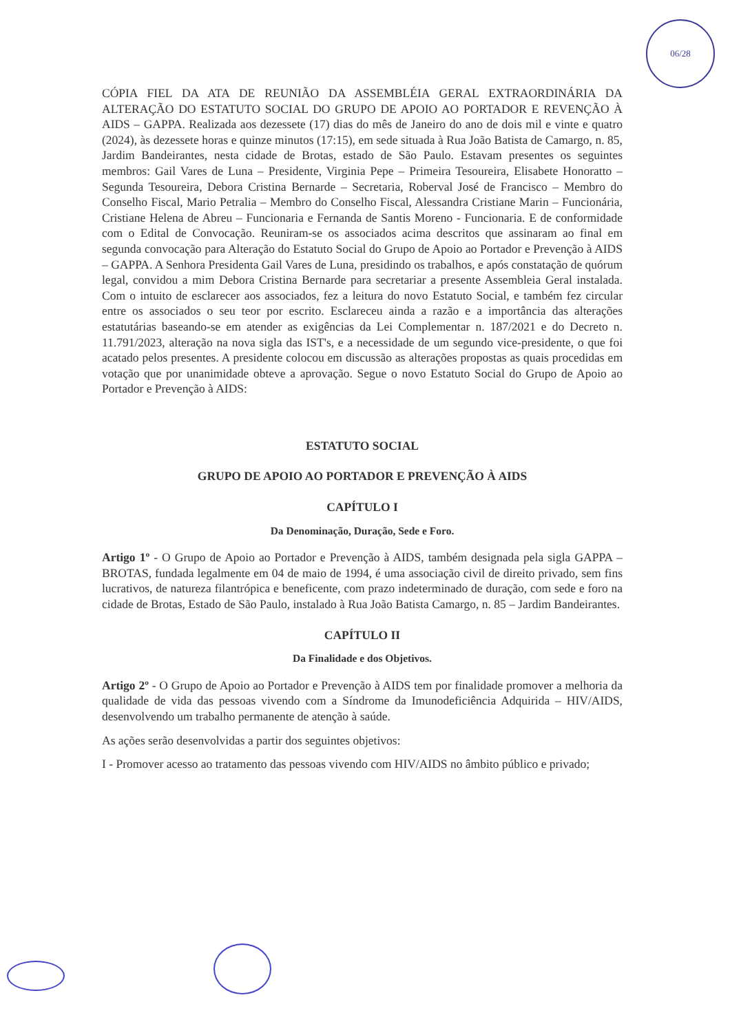06/28
CÓPIA FIEL DA ATA DE REUNIÃO DA ASSEMBLÉIA GERAL EXTRAORDINÁRIA DA ALTERAÇÃO DO ESTATUTO SOCIAL DO GRUPO DE APOIO AO PORTADOR E REVENÇÃO À AIDS – GAPPA. Realizada aos dezessete (17) dias do mês de Janeiro do ano de dois mil e vinte e quatro (2024), às dezessete horas e quinze minutos (17:15), em sede situada à Rua João Batista de Camargo, n. 85, Jardim Bandeirantes, nesta cidade de Brotas, estado de São Paulo. Estavam presentes os seguintes membros: Gail Vares de Luna – Presidente, Virginia Pepe – Primeira Tesoureira, Elisabete Honoratto – Segunda Tesoureira, Debora Cristina Bernarde – Secretaria, Roberval José de Francisco – Membro do Conselho Fiscal, Mario Petralia – Membro do Conselho Fiscal, Alessandra Cristiane Marin – Funcionária, Cristiane Helena de Abreu – Funcionaria e Fernanda de Santis Moreno - Funcionaria. E de conformidade com o Edital de Convocação. Reuniram-se os associados acima descritos que assinaram ao final em segunda convocação para Alteração do Estatuto Social do Grupo de Apoio ao Portador e Prevenção à AIDS – GAPPA. A Senhora Presidenta Gail Vares de Luna, presidindo os trabalhos, e após constatação de quórum legal, convidou a mim Debora Cristina Bernarde para secretariar a presente Assembleia Geral instalada. Com o intuito de esclarecer aos associados, fez a leitura do novo Estatuto Social, e também fez circular entre os associados o seu teor por escrito. Esclareceu ainda a razão e a importância das alterações estatutárias baseando-se em atender as exigências da Lei Complementar n. 187/2021 e do Decreto n. 11.791/2023, alteração na nova sigla das IST's, e a necessidade de um segundo vice-presidente, o que foi acatado pelos presentes. A presidente colocou em discussão as alterações propostas as quais procedidas em votação que por unanimidade obteve a aprovação. Segue o novo Estatuto Social do Grupo de Apoio ao Portador e Prevenção à AIDS:
ESTATUTO SOCIAL
GRUPO DE APOIO AO PORTADOR E PREVENÇÃO À AIDS
CAPÍTULO I
Da Denominação, Duração, Sede e Foro.
Artigo 1º - O Grupo de Apoio ao Portador e Prevenção à AIDS, também designada pela sigla GAPPA – BROTAS, fundada legalmente em 04 de maio de 1994, é uma associação civil de direito privado, sem fins lucrativos, de natureza filantrópica e beneficente, com prazo indeterminado de duração, com sede e foro na cidade de Brotas, Estado de São Paulo, instalado à Rua João Batista Camargo, n. 85 – Jardim Bandeirantes.
CAPÍTULO II
Da Finalidade e dos Objetivos.
Artigo 2º - O Grupo de Apoio ao Portador e Prevenção à AIDS tem por finalidade promover a melhoria da qualidade de vida das pessoas vivendo com a Síndrome da Imunodeficiência Adquirida – HIV/AIDS, desenvolvendo um trabalho permanente de atenção à saúde.
As ações serão desenvolvidas a partir dos seguintes objetivos:
I - Promover acesso ao tratamento das pessoas vivendo com HIV/AIDS no âmbito público e privado;